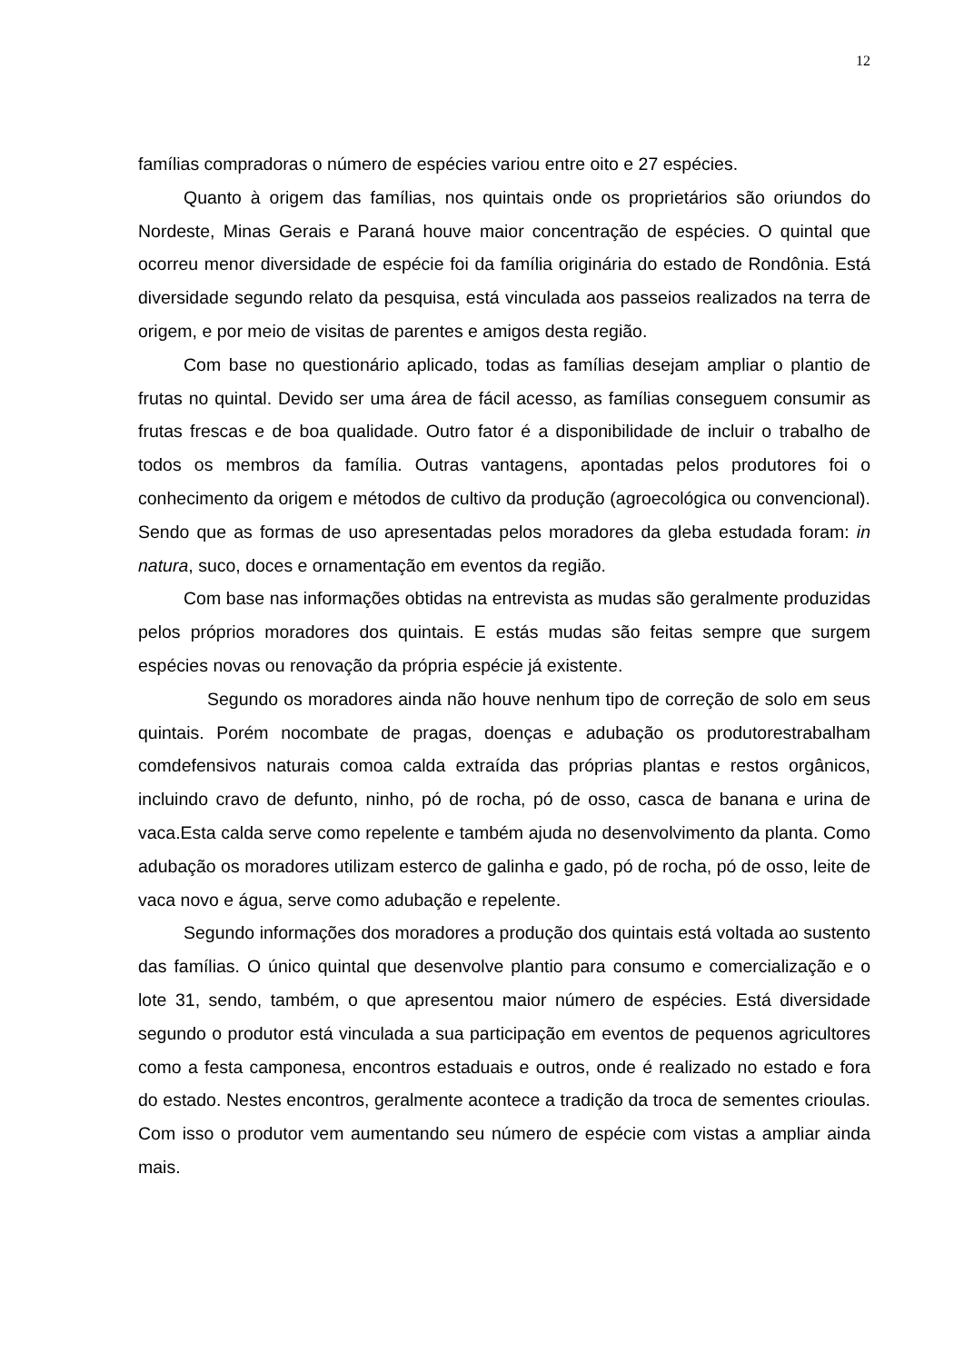12
famílias compradoras o número de espécies variou entre oito e 27 espécies.
Quanto à origem das famílias, nos quintais onde os proprietários são oriundos do Nordeste, Minas Gerais e Paraná houve maior concentração de espécies. O quintal que ocorreu menor diversidade de espécie foi da família originária do estado de Rondônia. Está diversidade segundo relato da pesquisa, está vinculada aos passeios realizados na terra de origem, e por meio de visitas de parentes e amigos desta região.
Com base no questionário aplicado, todas as famílias desejam ampliar o plantio de frutas no quintal. Devido ser uma área de fácil acesso, as famílias conseguem consumir as frutas frescas e de boa qualidade. Outro fator é a disponibilidade de incluir o trabalho de todos os membros da família. Outras vantagens, apontadas pelos produtores foi o conhecimento da origem e métodos de cultivo da produção (agroecológica ou convencional). Sendo que as formas de uso apresentadas pelos moradores da gleba estudada foram: in natura, suco, doces e ornamentação em eventos da região.
Com base nas informações obtidas na entrevista as mudas são geralmente produzidas pelos próprios moradores dos quintais. E estás mudas são feitas sempre que surgem espécies novas ou renovação da própria espécie já existente.
Segundo os moradores ainda não houve nenhum tipo de correção de solo em seus quintais. Porém nocombate de pragas, doenças e adubação os produtorestrabalham comdefensivos naturais comoa calda extraída das próprias plantas e restos orgânicos, incluindo cravo de defunto, ninho, pó de rocha, pó de osso, casca de banana e urina de vaca.Esta calda serve como repelente e também ajuda no desenvolvimento da planta. Como adubação os moradores utilizam esterco de galinha e gado, pó de rocha, pó de osso, leite de vaca novo e água, serve como adubação e repelente.
Segundo informações dos moradores a produção dos quintais está voltada ao sustento das famílias. O único quintal que desenvolve plantio para consumo e comercialização e o lote 31, sendo, também, o que apresentou maior número de espécies. Está diversidade segundo o produtor está vinculada a sua participação em eventos de pequenos agricultores como a festa camponesa, encontros estaduais e outros, onde é realizado no estado e fora do estado. Nestes encontros, geralmente acontece a tradição da troca de sementes crioulas. Com isso o produtor vem aumentando seu número de espécie com vistas a ampliar ainda mais.